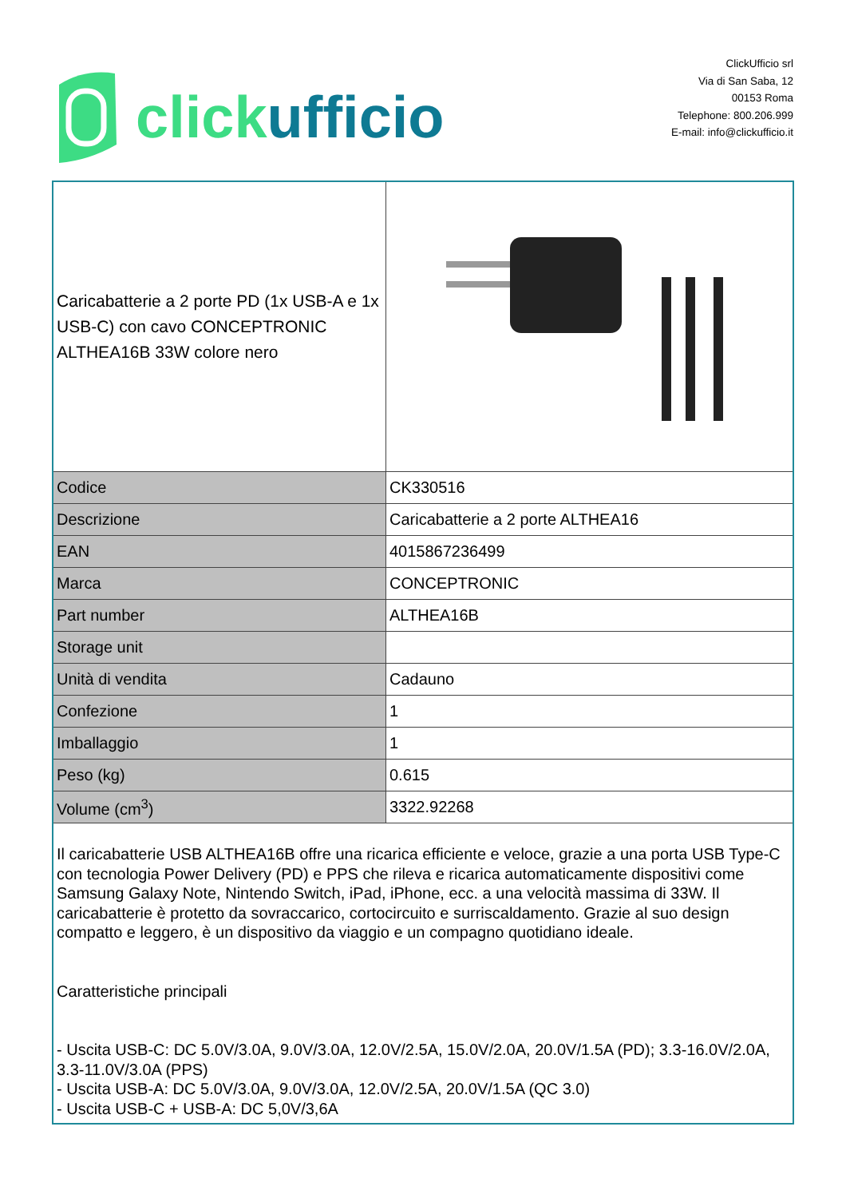click ufficio
ClickUfficio srl
Via di San Saba, 12
00153 Roma
Telephone: 800.206.999
E-mail: info@clickufficio.it
| Caricabatterie a 2 porte PD (1x USB-A e 1x USB-C) con cavo CONCEPTRONIC ALTHEA16B 33W colore nero | |
| Codice | CK330516 |
| Descrizione | Caricabatterie a 2 porte ALTHEA16 |
| EAN | 4015867236499 |
| Marca | CONCEPTRONIC |
| Part number | ALTHEA16B |
| Storage unit | |
| Unità di vendita | Cadauno |
| Confezione | 1 |
| Imballaggio | 1 |
| Peso (kg) | 0.615 |
| Volume (cm<sup>3</sup>) | 3322.92268 |
| Il caricabatterie USB ALTHEA16B offre una ricarica efficiente e veloce, grazie a una porta USB Type-C con tecnologia Power Delivery (PD) e PPS che rileva e ricarica automaticamente dispositivi come Samsung Galaxy Note, Nintendo Switch, iPad, iPhone, ecc. a una velocità massima di 33W. Il caricabatterie è protetto da sovraccarico, cortocircuito e surriscaldamento. Grazie al suo design compatto e leggero, è un dispositivo da viaggio e un compagno quotidiano ideale. Caratteristiche principali - Uscita USB-C: DC 5.0V/3.0A, 9.0V/3.0A, 12.0V/2.5A, 15.0V/2.0A, 20.0V/1.5A (PD); 3.3-16.0V/2.0A, 3.3-11.0V/3.0A (PPS) - Uscita USB-A: DC 5.0V/3.0A, 9.0V/3.0A, 12.0V/2.5A, 20.0V/1.5A (QC 3.0) - Uscita USB-C + USB-A: DC 5,0V/3,6A | |